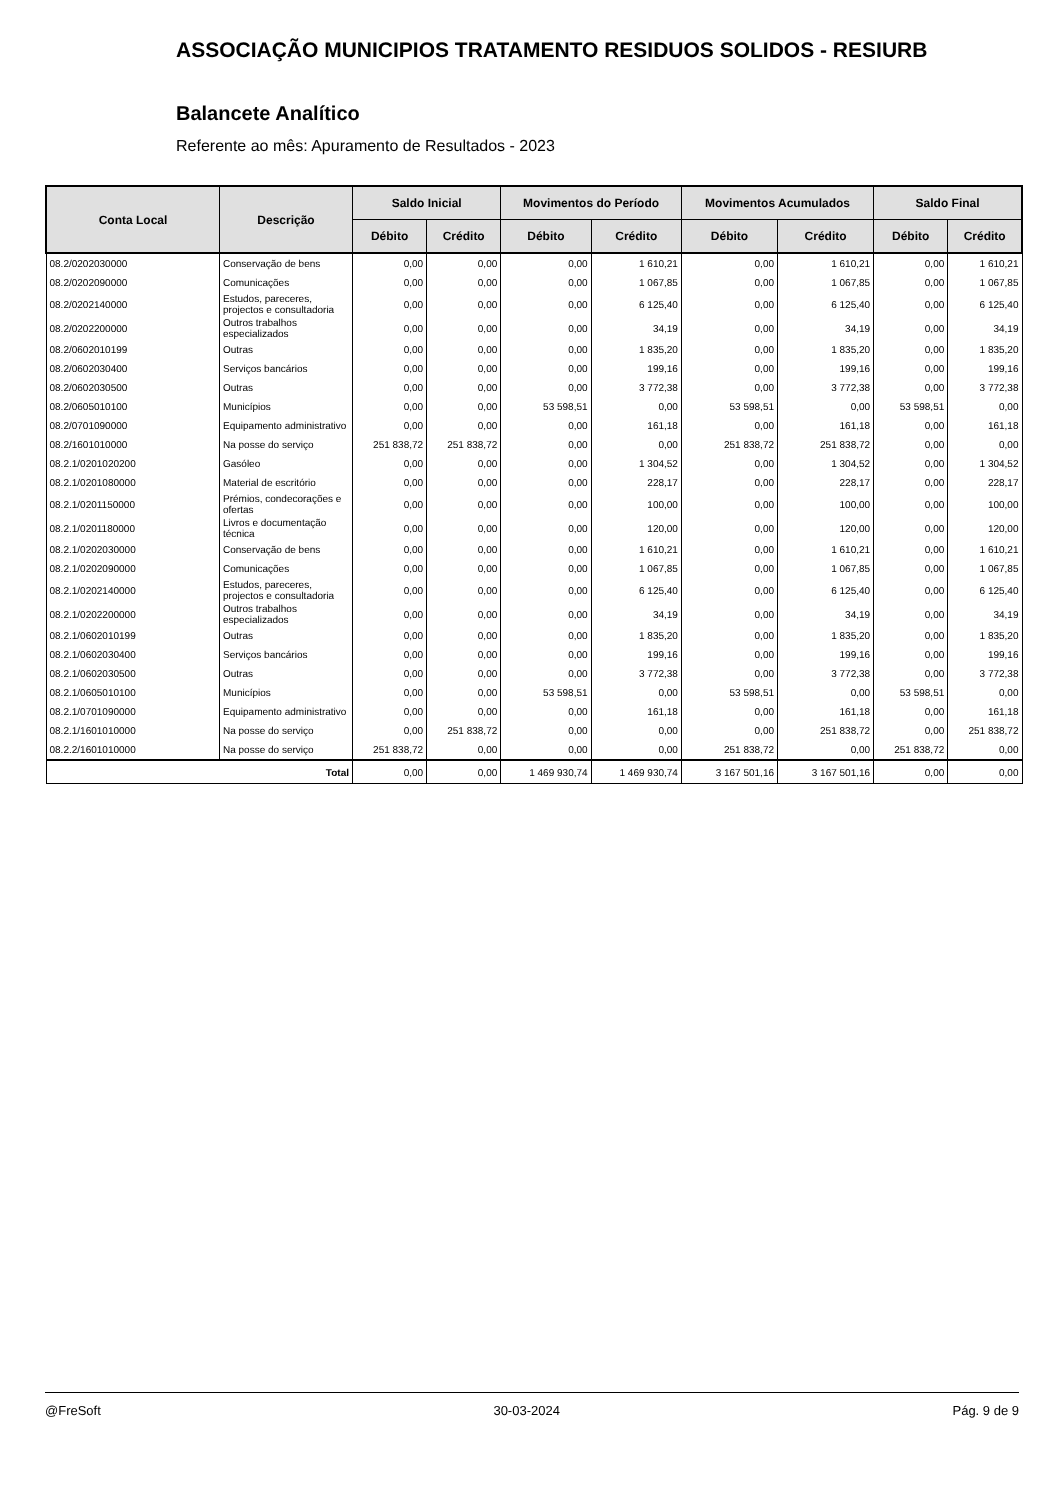ASSOCIAÇÃO MUNICIPIOS TRATAMENTO RESIDUOS SOLIDOS - RESIURB
Balancete Analítico
Referente ao mês: Apuramento de Resultados - 2023
| Conta Local | Descrição | Saldo Inicial | | Movimentos do Período | | Movimentos Acumulados | | Saldo Final | |
| --- | --- | --- | --- | --- | --- | --- | --- | --- | --- |
| | | Débito | Crédito | Débito | Crédito | Débito | Crédito | Débito | Crédito |
| 08.2/0202030000 | Conservação de bens | 0,00 | 0,00 | 0,00 | 1 610,21 | 0,00 | 1 610,21 | 0,00 | 1 610,21 |
| 08.2/0202090000 | Comunicações | 0,00 | 0,00 | 0,00 | 1 067,85 | 0,00 | 1 067,85 | 0,00 | 1 067,85 |
| 08.2/0202140000 | Estudos, pareceres, projectos e consultadoria | 0,00 | 0,00 | 0,00 | 6 125,40 | 0,00 | 6 125,40 | 0,00 | 6 125,40 |
| 08.2/0202200000 | Outros trabalhos especializados | 0,00 | 0,00 | 0,00 | 34,19 | 0,00 | 34,19 | 0,00 | 34,19 |
| 08.2/0602010199 | Outras | 0,00 | 0,00 | 0,00 | 1 835,20 | 0,00 | 1 835,20 | 0,00 | 1 835,20 |
| 08.2/0602030400 | Serviços bancários | 0,00 | 0,00 | 0,00 | 199,16 | 0,00 | 199,16 | 0,00 | 199,16 |
| 08.2/0602030500 | Outras | 0,00 | 0,00 | 0,00 | 3 772,38 | 0,00 | 3 772,38 | 0,00 | 3 772,38 |
| 08.2/0605010100 | Municípios | 0,00 | 0,00 | 53 598,51 | 0,00 | 53 598,51 | 0,00 | 53 598,51 | 0,00 |
| 08.2/0701090000 | Equipamento administrativo | 0,00 | 0,00 | 0,00 | 161,18 | 0,00 | 161,18 | 0,00 | 161,18 |
| 08.2/1601010000 | Na posse do serviço | 251 838,72 | 251 838,72 | 0,00 | 0,00 | 251 838,72 | 251 838,72 | 0,00 | 0,00 |
| 08.2.1/0201020200 | Gasóleo | 0,00 | 0,00 | 0,00 | 1 304,52 | 0,00 | 1 304,52 | 0,00 | 1 304,52 |
| 08.2.1/0201080000 | Material de escritório | 0,00 | 0,00 | 0,00 | 228,17 | 0,00 | 228,17 | 0,00 | 228,17 |
| 08.2.1/0201150000 | Prémios, condecorações e ofertas | 0,00 | 0,00 | 0,00 | 100,00 | 0,00 | 100,00 | 0,00 | 100,00 |
| 08.2.1/0201180000 | Livros e documentação técnica | 0,00 | 0,00 | 0,00 | 120,00 | 0,00 | 120,00 | 0,00 | 120,00 |
| 08.2.1/0202030000 | Conservação de bens | 0,00 | 0,00 | 0,00 | 1 610,21 | 0,00 | 1 610,21 | 0,00 | 1 610,21 |
| 08.2.1/0202090000 | Comunicações | 0,00 | 0,00 | 0,00 | 1 067,85 | 0,00 | 1 067,85 | 0,00 | 1 067,85 |
| 08.2.1/0202140000 | Estudos, pareceres, projectos e consultadoria | 0,00 | 0,00 | 0,00 | 6 125,40 | 0,00 | 6 125,40 | 0,00 | 6 125,40 |
| 08.2.1/0202200000 | Outros trabalhos especializados | 0,00 | 0,00 | 0,00 | 34,19 | 0,00 | 34,19 | 0,00 | 34,19 |
| 08.2.1/0602010199 | Outras | 0,00 | 0,00 | 0,00 | 1 835,20 | 0,00 | 1 835,20 | 0,00 | 1 835,20 |
| 08.2.1/0602030400 | Serviços bancários | 0,00 | 0,00 | 0,00 | 199,16 | 0,00 | 199,16 | 0,00 | 199,16 |
| 08.2.1/0602030500 | Outras | 0,00 | 0,00 | 0,00 | 3 772,38 | 0,00 | 3 772,38 | 0,00 | 3 772,38 |
| 08.2.1/0605010100 | Municípios | 0,00 | 0,00 | 53 598,51 | 0,00 | 53 598,51 | 0,00 | 53 598,51 | 0,00 |
| 08.2.1/0701090000 | Equipamento administrativo | 0,00 | 0,00 | 0,00 | 161,18 | 0,00 | 161,18 | 0,00 | 161,18 |
| 08.2.1/1601010000 | Na posse do serviço | 0,00 | 251 838,72 | 0,00 | 0,00 | 0,00 | 251 838,72 | 0,00 | 251 838,72 |
| 08.2.2/1601010000 | Na posse do serviço | 251 838,72 | 0,00 | 0,00 | 0,00 | 251 838,72 | 0,00 | 251 838,72 | 0,00 |
| Total | | 0,00 | 0,00 | 1 469 930,74 | 1 469 930,74 | 3 167 501,16 | 3 167 501,16 | 0,00 | 0,00 |
@FreSoft 30-03-2024 Pág. 9 de 9